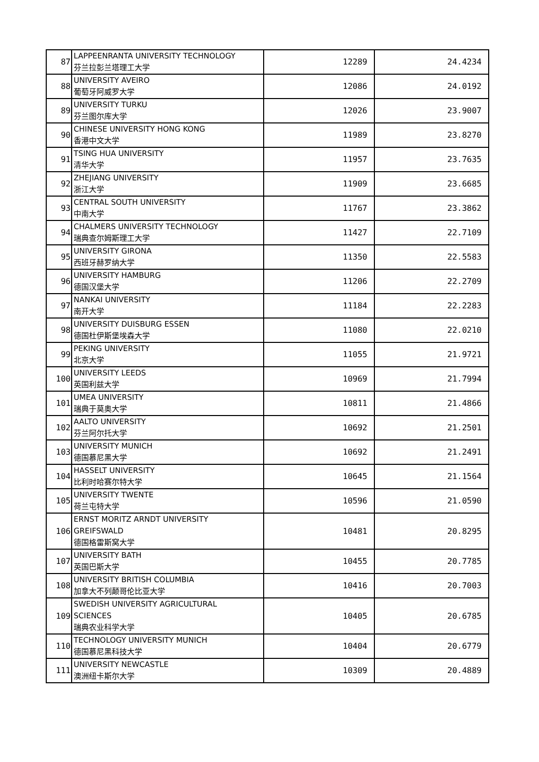| 87 | LAPPEENRANTA UNIVERSITY TECHNOLOGY 芬兰拉彭兰塔理工大学 | 12289 | 24.4234 |
| 88 | UNIVERSITY AVEIRO 葡萄牙阿威罗大学 | 12086 | 24.0192 |
| 89 | UNIVERSITY TURKU 芬兰图尔库大学 | 12026 | 23.9007 |
| 90 | CHINESE UNIVERSITY HONG KONG 香港中文大学 | 11989 | 23.8270 |
| 91 | TSING HUA UNIVERSITY 清华大学 | 11957 | 23.7635 |
| 92 | ZHEJIANG UNIVERSITY 浙江大学 | 11909 | 23.6685 |
| 93 | CENTRAL SOUTH UNIVERSITY 中南大学 | 11767 | 23.3862 |
| 94 | CHALMERS UNIVERSITY TECHNOLOGY 瑞典查尔姆斯理工大学 | 11427 | 22.7109 |
| 95 | UNIVERSITY GIRONA 西班牙赫罗纳大学 | 11350 | 22.5583 |
| 96 | UNIVERSITY HAMBURG 德国汉堡大学 | 11206 | 22.2709 |
| 97 | NANKAI UNIVERSITY 南开大学 | 11184 | 22.2283 |
| 98 | UNIVERSITY DUISBURG ESSEN 德国杜伊斯堡埃森大学 | 11080 | 22.0210 |
| 99 | PEKING UNIVERSITY 北京大学 | 11055 | 21.9721 |
| 100 | UNIVERSITY LEEDS 英国利兹大学 | 10969 | 21.7994 |
| 101 | UMEA UNIVERSITY 瑞典于莫奥大学 | 10811 | 21.4866 |
| 102 | AALTO UNIVERSITY 芬兰阿尔托大学 | 10692 | 21.2501 |
| 103 | UNIVERSITY MUNICH 德国慕尼黑大学 | 10692 | 21.2491 |
| 104 | HASSELT UNIVERSITY 比利时哈赛尔特大学 | 10645 | 21.1564 |
| 105 | UNIVERSITY TWENTE 荷兰屯特大学 | 10596 | 21.0590 |
| 106 | ERNST MORITZ ARNDT UNIVERSITY GREIFSWALD 德国格雷斯窝大学 | 10481 | 20.8295 |
| 107 | UNIVERSITY BATH 英国巴斯大学 | 10455 | 20.7785 |
| 108 | UNIVERSITY BRITISH COLUMBIA 加拿大不列颠哥伦比亚大学 | 10416 | 20.7003 |
| 109 | SWEDISH UNIVERSITY AGRICULTURAL SCIENCES 瑞典农业科学大学 | 10405 | 20.6785 |
| 110 | TECHNOLOGY UNIVERSITY MUNICH 德国慕尼黑科技大学 | 10404 | 20.6779 |
| 111 | UNIVERSITY NEWCASTLE 澳洲纽卡斯尔大学 | 10309 | 20.4889 |